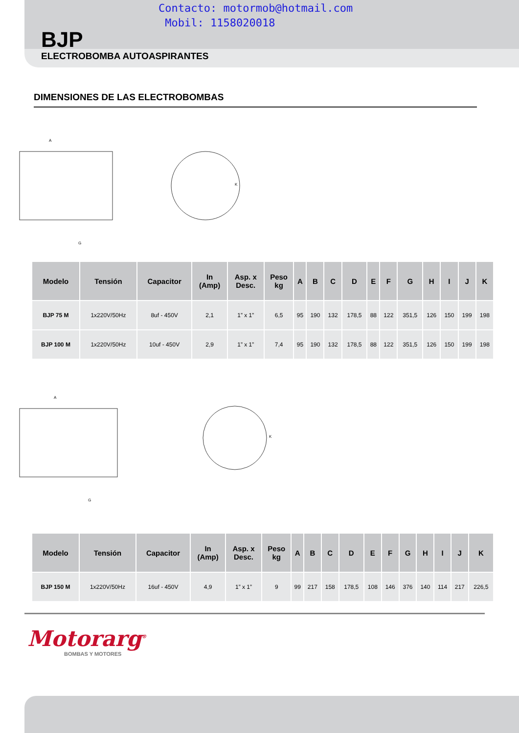Contacto: motormob@hotmail.com
Mobil: 1158020018
BJP
ELECTROBOMBA AUTOASPIRANTES
DIMENSIONES DE LAS ELECTROBOMBAS
A
G
K
| Modelo | Tensión | Capacitor | In (Amp) | Asp. x Desc. | Peso kg | A | B | C | D | E | F | G | H | I | J | K |
| --- | --- | --- | --- | --- | --- | --- | --- | --- | --- | --- | --- | --- | --- | --- | --- | --- |
| BJP 75 M | 1x220V/50Hz | 8uf - 450V | 2,1 | 1” x 1” | 6,5 | 95 | 190 | 132 | 178,5 | 88 | 122 | 351,5 | 126 | 150 | 199 | 198 |
| BJP 100 M | 1x220V/50Hz | 10uf - 450V | 2,9 | 1” x 1” | 7,4 | 95 | 190 | 132 | 178,5 | 88 | 122 | 351,5 | 126 | 150 | 199 | 198 |
A
G
K
| Modelo | Tensión | Capacitor | In (Amp) | Asp. x Desc. | Peso kg | A | B | C | D | E | F | G | H | I | J | K |
| --- | --- | --- | --- | --- | --- | --- | --- | --- | --- | --- | --- | --- | --- | --- | --- | --- |
| BJP 150 M | 1x220V/50Hz | 16uf - 450V | 4,9 | 1” x 1” | 9 | 99 | 217 | 158 | 178,5 | 108 | 146 | 376 | 140 | 114 | 217 | 226,5 |
Motorarg<sup>®</sup>
BOMBAS Y MOTORES